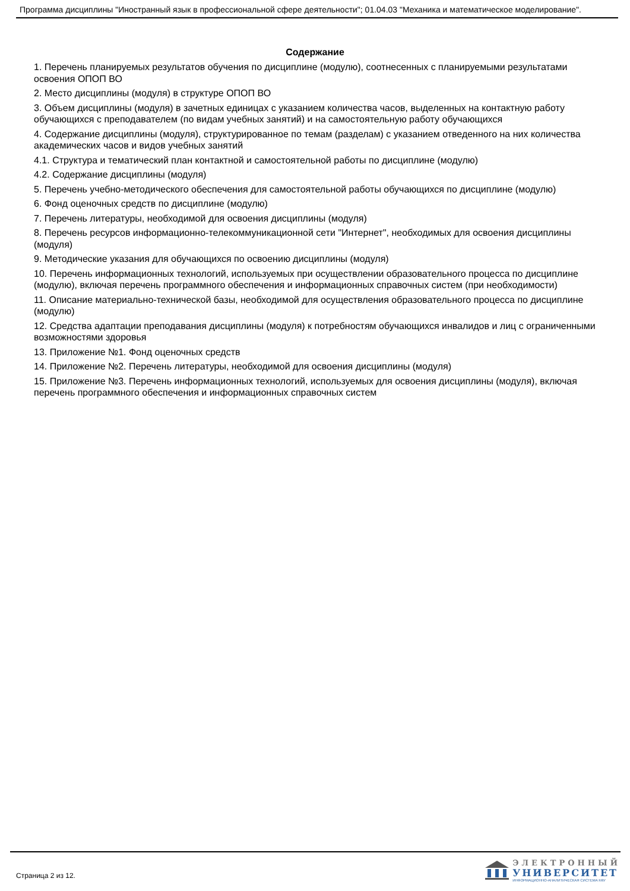Программа дисциплины "Иностранный язык в профессиональной сфере деятельности"; 01.04.03 "Механика и математическое моделирование".
Содержание
1. Перечень планируемых результатов обучения по дисциплине (модулю), соотнесенных с планируемыми результатами освоения ОПОП ВО
2. Место дисциплины (модуля) в структуре ОПОП ВО
3. Объем дисциплины (модуля) в зачетных единицах с указанием количества часов, выделенных на контактную работу обучающихся с преподавателем (по видам учебных занятий) и на самостоятельную работу обучающихся
4. Содержание дисциплины (модуля), структурированное по темам (разделам) с указанием отведенного на них количества академических часов и видов учебных занятий
4.1. Структура и тематический план контактной и самостоятельной работы по дисциплине (модулю)
4.2. Содержание дисциплины (модуля)
5. Перечень учебно-методического обеспечения для самостоятельной работы обучающихся по дисциплине (модулю)
6. Фонд оценочных средств по дисциплине (модулю)
7. Перечень литературы, необходимой для освоения дисциплины (модуля)
8. Перечень ресурсов информационно-телекоммуникационной сети "Интернет", необходимых для освоения дисциплины (модуля)
9. Методические указания для обучающихся по освоению дисциплины (модуля)
10. Перечень информационных технологий, используемых при осуществлении образовательного процесса по дисциплине (модулю), включая перечень программного обеспечения и информационных справочных систем (при необходимости)
11. Описание материально-технической базы, необходимой для осуществления образовательного процесса по дисциплине (модулю)
12. Средства адаптации преподавания дисциплины (модуля) к потребностям обучающихся инвалидов и лиц с ограниченными возможностями здоровья
13. Приложение №1. Фонд оценочных средств
14. Приложение №2. Перечень литературы, необходимой для освоения дисциплины (модуля)
15. Приложение №3. Перечень информационных технологий, используемых для освоения дисциплины (модуля), включая перечень программного обеспечения и информационных справочных систем
Страница 2 из 12.
ЭЛЕКТРОННЫЙ
УНИВЕРСИТЕТ
ИНФОРМАЦИОННО-АНАЛИТИЧЕСКАЯ СИСТЕМА КФУ